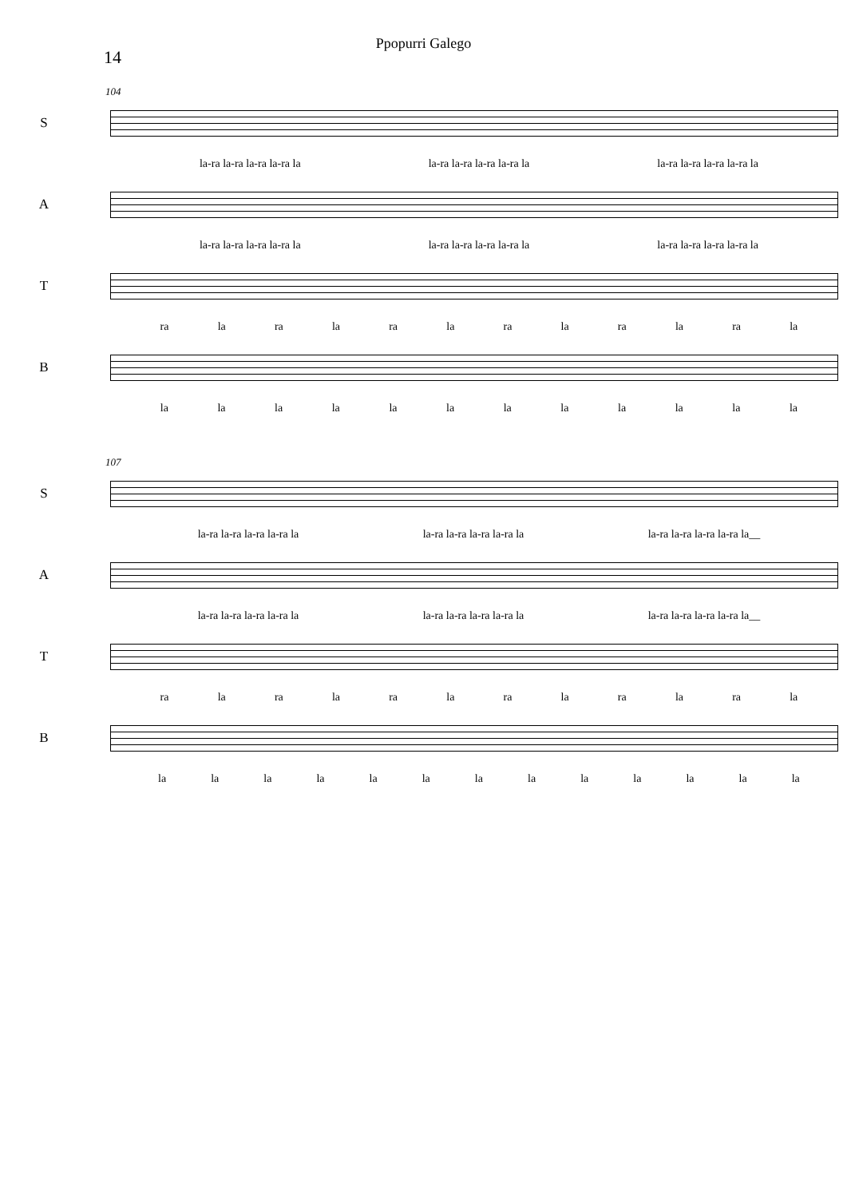Ppopurri Galego
14
104
S
la-ra la-ra la-ra la-ra la la-ra la-ra la-ra la-ra la la-ra la-ra la-ra la-ra la
A
la-ra la-ra la-ra la-ra la la-ra la-ra la-ra la-ra la la-ra la-ra la-ra la-ra la
T
ra la ra la ra la ra la ra la ra la
B
la la la la la la la la la la la la
107
S
la-ra la-ra la-ra la-ra la la-ra la-ra la-ra la-ra la la-ra la-ra la-ra la-ra la__
A
la-ra la-ra la-ra la-ra la la-ra la-ra la-ra la-ra la la-ra la-ra la-ra la-ra la__
T
ra la ra la ra la ra la ra la ra la
B
la la la la la la la la la la la la la